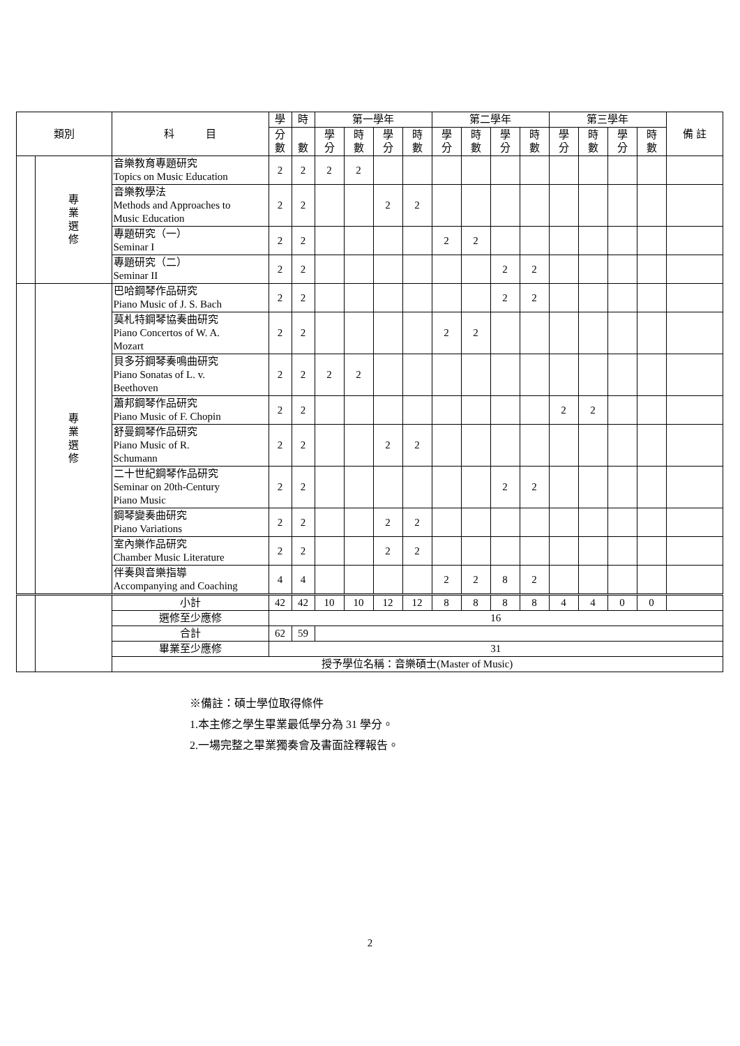| 類別 | | 科 目 | 學 | 時 | 第一學年 | | | | 第二學年 | | | | 第三學年 | | | | 備 註 |
| --- | --- | --- | --- | --- | --- | --- | --- | --- | --- | --- | --- | --- | --- | --- | --- | --- | --- |
| | | | 分 數 | 數 | 學 分 | 時 數 | 學 分 | 時 數 | 學 分 | 時 數 | 學 分 | 時 數 | 學 分 | 時 數 | 學 分 | 時 數 | |
| | 專 業 選 修 | 音樂教育專題研究 Topics on Music Education | 2 | 2 | 2 | 2 | | | | | | | | | | | |
| | | 音樂教學法 Methods and Approaches to Music Education | 2 | 2 | | | 2 | 2 | | | | | | | | | |
| | | 專題研究（一） Seminar I | 2 | 2 | | | | | 2 | 2 | | | | | | | |
| | | 專題研究（二） Seminar II | 2 | 2 | | | | | | | 2 | 2 | | | | | |
| | 專 業 選 修 | 巴哈鋼琴作品研究 Piano Music of J. S. Bach | 2 | 2 | | | | | | | 2 | 2 | | | | | |
| | | 莫札特鋼琴協奏曲研究 Piano Concertos of W. A. Mozart | 2 | 2 | | | | | 2 | 2 | | | | | | | |
| | | 貝多芬鋼琴奏鳴曲研究 Piano Sonatas of L. v. Beethoven | 2 | 2 | 2 | 2 | | | | | | | | | | | |
| | | 蕭邦鋼琴作品研究 Piano Music of F. Chopin | 2 | 2 | | | | | | | | | 2 | 2 | | | |
| | | 舒曼鋼琴作品研究 Piano Music of R. Schumann | 2 | 2 | | | 2 | 2 | | | | | | | | | |
| | | 二十世紀鋼琴作品研究 Seminar on 20th-Century Piano Music | 2 | 2 | | | | | | | 2 | 2 | | | | | |
| | | 鋼琴變奏曲研究 Piano Variations | 2 | 2 | | | 2 | 2 | | | | | | | | | |
| | | 室內樂作品研究 Chamber Music Literature | 2 | 2 | | | 2 | 2 | | | | | | | | | |
| | | 伴奏與音樂指導 Accompanying and Coaching | 4 | 4 | | | | | 2 | 2 | 8 | 2 | | | | | |
| | | 小計 | 42 | 42 | 10 | 10 | 12 | 12 | 8 | 8 | 8 | 8 | 4 | 4 | 0 | 0 | |
| | | 選修至少應修 | 16 | | | | | | | | | | | | | | |
| | | 合計 | 62 | 59 | | | | | | | | | | | | | |
| | | 畢業至少應修 | 31 | | | | | | | | | | | | | | |
| | | 授予學位名稱：音樂碩士(Master of Music) | | | | | | | | | | | | | | | |
※備註：碩士學位取得條件
1.本主修之學生畢業最低學分為 31 學分。
2.一場完整之畢業獨奏會及書面詮釋報告。
2